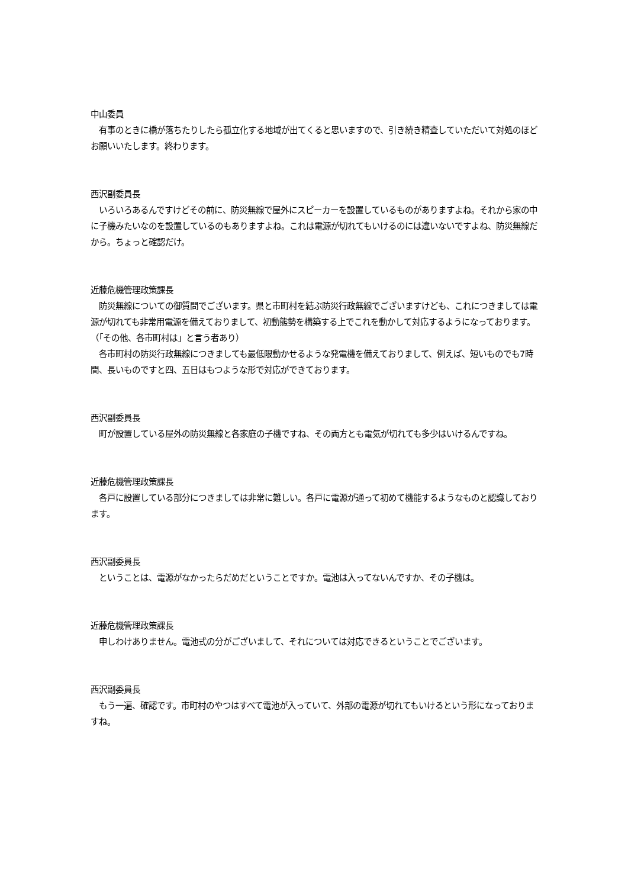中山委員
　有事のときに橋が落ちたりしたら孤立化する地域が出てくると思いますので、引き続き精査していただいて対処のほどお願いいたします。終わります。
西沢副委員長
　いろいろあるんですけどその前に、防災無線で屋外にスピーカーを設置しているものがありますよね。それから家の中に子機みたいなのを設置しているのもありますよね。これは電源が切れてもいけるのには違いないですよね、防災無線だから。ちょっと確認だけ。
近藤危機管理政策課長
　防災無線についての御質問でございます。県と市町村を結ぶ防災行政無線でございますけども、これにつきましては電源が切れても非常用電源を備えておりまして、初動態勢を構築する上でこれを動かして対応するようになっております。
（「その他、各市町村は」と言う者あり）
　各市町村の防災行政無線につきましても最低限動かせるような発電機を備えておりまして、例えば、短いものでも7時間、長いものですと四、五日はもつような形で対応ができております。
西沢副委員長
　町が設置している屋外の防災無線と各家庭の子機ですね、その両方とも電気が切れても多少はいけるんですね。
近藤危機管理政策課長
　各戸に設置している部分につきましては非常に難しい。各戸に電源が通って初めて機能するようなものと認識しております。
西沢副委員長
　ということは、電源がなかったらだめだということですか。電池は入ってないんですか、その子機は。
近藤危機管理政策課長
　申しわけありません。電池式の分がございまして、それについては対応できるということでございます。
西沢副委員長
　もう一遍、確認です。市町村のやつはすべて電池が入っていて、外部の電源が切れてもいけるという形になっておりますね。